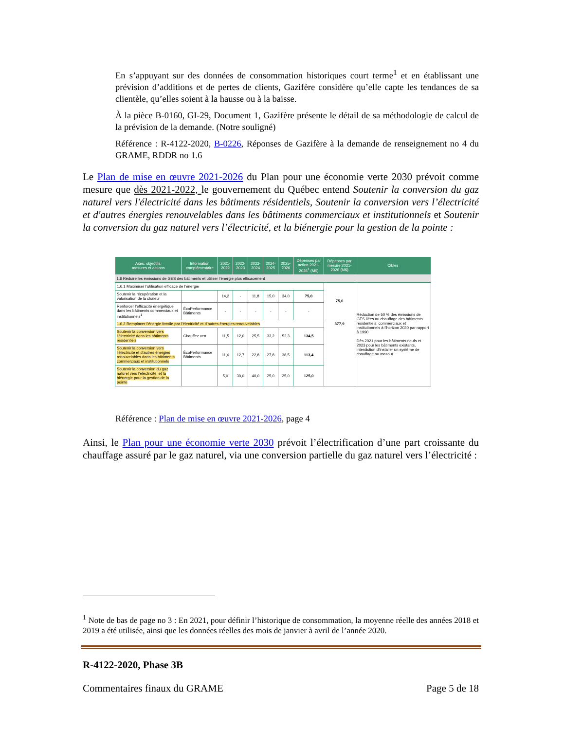En s’appuyant sur des données de consommation historiques court terme<sup>1</sup> et en établissant une prévision d’additions et de pertes de clients, Gazifère considère qu’elle capte les tendances de sa clientèle, qu’elles soient à la hausse ou à la baisse.
À la pièce B-0160, GI-29, Document 1, Gazifère présente le détail de sa méthodologie de calcul de la prévision de la demande. (Notre souligné)
Référence : R-4122-2020, B-0226, Réponses de Gazifère à la demande de renseignement no 4 du GRAME, RDDR no 1.6
Le Plan de mise en œuvre 2021-2026 du Plan pour une économie verte 2030 prévoit comme mesure que dès 2021-2022, le gouvernement du Québec entend Soutenir la conversion du gaz naturel vers l'électricité dans les bâtiments résidentiels, Soutenir la conversion vers l’électricité et d'autres énergies renouvelables dans les bâtiments commerciaux et institutionnels et Soutenir la conversion du gaz naturel vers l’électricité, et la biénergie pour la gestion de la pointe :
| Axes, objectifs, mesures et actions | Information complémentaire | 2021-2022 | 2022-2023 | 2023-2024 | 2024-2025 | 2025-2026 | Dépenses par action 2021-2026<sup>1</sup> (M$) | Dépenses par mesure 2021-2026 (M$) | Cibles |
| --- | --- | --- | --- | --- | --- | --- | --- | --- | --- |
| 1.6 Réduire les émissions de GES des bâtiments et utiliser l’énergie plus efficacement | | | | | | | | | |
| 1.6.1 Maximiser l’utilisation efficace de l’énergie | | | | | | | | 75,0 | Réduction de 50 % des émissions de GES liées au chauffage des bâtiments résidentiels, commerciaux et institutionnels à l’horizon 2030 par rapport à 1990 Dès 2021 pour les bâtiments neufs et 2023 pour les bâtiments existants, interdiction d’installer un système de chauffage au mazout |
| Soutenir la récupération et la valorisation de la chaleur | | 14,2 | - | 11,8 | 15,0 | 34,0 | 75,0 | | |
| Renforcer l’efficacité énergétique dans les bâtiments commerciaux et institutionnels<sup>1</sup> | ÉcoPerformance Bâtiments | - | - | - | - | - | - | | |
| 1.6.2 Remplacer l’énergie fossile par l’électricité et d’autres énergies renouvelables | | | | | | | | 377,9 | |
| Soutenir la conversion vers l’électricité dans les bâtiments résidentiels | Chauffez vert | 11,5 | 12,0 | 25,5 | 33,2 | 52,3 | 134,5 | | |
| Soutenir la conversion vers l’électricité et d’autres énergies renouvelables dans les bâtiments commerciaux et institutionnels | ÉcoPerformance Bâtiments | 11,6 | 12,7 | 22,8 | 27,8 | 38,5 | 113,4 | | |
| Soutenir la conversion du gaz naturel vers l’électricité, et la biénergie pour la gestion de la pointe | | 5,0 | 30,0 | 40,0 | 25,0 | 25,0 | 125,0 | | |
Référence : Plan de mise en œuvre 2021-2026, page 4
Ainsi, le Plan pour une économie verte 2030 prévoit l’électrification d’une part croissante du chauffage assuré par le gaz naturel, via une conversion partielle du gaz naturel vers l’électricité :
<sup>1</sup> Note de bas de page no 3 : En 2021, pour définir l’historique de consommation, la moyenne réelle des années 2018 et 2019 a été utilisée, ainsi que les données réelles des mois de janvier à avril de l’année 2020.
R-4122-2020, Phase 3B
Commentaires finaux du GRAME Page 5 de 18